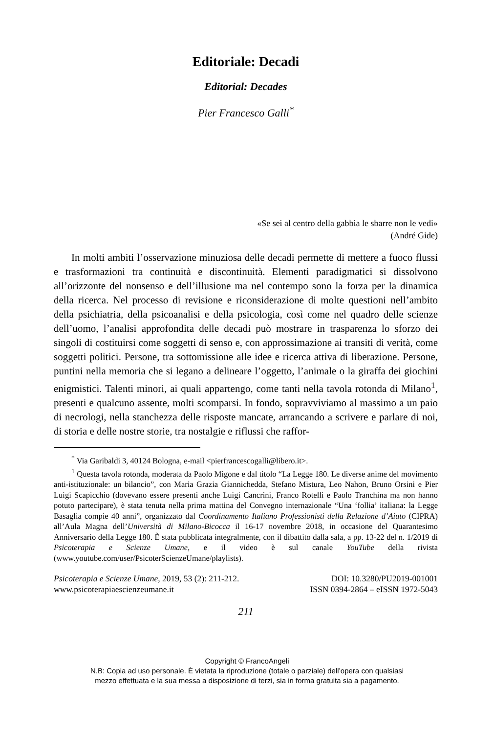Editoriale: Decadi
Editorial: Decades
Pier Francesco Galli<sup>*</sup>
«Se sei al centro della gabbia le sbarre non le vedi»
(André Gide)
In molti ambiti l’osservazione minuziosa delle decadi permette di mettere a fuoco flussi e trasformazioni tra continuità e discontinuità. Elementi paradigmatici si dissolvono all’orizzonte del nonsenso e dell’illusione ma nel contempo sono la forza per la dinamica della ricerca. Nel processo di revisione e riconsiderazione di molte questioni nell’ambito della psichiatria, della psicoanalisi e della psicologia, così come nel quadro delle scienze dell’uomo, l’analisi approfondita delle decadi può mostrare in trasparenza lo sforzo dei singoli di costituirsi come soggetti di senso e, con approssimazione ai transiti di verità, come soggetti politici. Persone, tra sottomissione alle idee e ricerca attiva di liberazione. Persone, puntini nella memoria che si legano a delineare l’oggetto, l’animale o la giraffa dei giochini enigmistici. Talenti minori, ai quali appartengo, come tanti nella tavola rotonda di Milano<sup>1</sup>, presenti e qualcuno assente, molti scomparsi. In fondo, sopravviviamo al massimo a un paio di necrologi, nella stanchezza delle risposte mancate, arrancando a scrivere e parlare di noi, di storia e delle nostre storie, tra nostalgie e riflussi che raffor-
<sup>*</sup> Via Garibaldi 3, 40124 Bologna, e-mail <pierfrancescogalli@libero.it>.
<sup>1</sup> Questa tavola rotonda, moderata da Paolo Migone e dal titolo “La Legge 180. Le diverse anime del movimento anti-istituzionale: un bilancio”, con Maria Grazia Giannichedda, Stefano Mistura, Leo Nahon, Bruno Orsini e Pier Luigi Scapicchio (dovevano essere presenti anche Luigi Cancrini, Franco Rotelli e Paolo Tranchina ma non hanno potuto partecipare), è stata tenuta nella prima mattina del Convegno internazionale “Una ‘follia’ italiana: la Legge Basaglia compie 40 anni”, organizzato dal Coordinamento Italiano Professionisti della Relazione d’Aiuto (CIPRA) all’Aula Magna dell’Università di Milano-Bicocca il 16-17 novembre 2018, in occasione del Quarantesimo Anniversario della Legge 180. È stata pubblicata integralmente, con il dibattito dalla sala, a pp. 13-22 del n. 1/2019 di Psicoterapia e Scienze Umane, e il video è sul canale YouTube della rivista (www.youtube.com/user/PsicoterScienzeUmane/playlists).
Psicoterapia e Scienze Umane, 2019, 53 (2): 211-212.
www.psicoterapiaescienzeumane.it
DOI: 10.3280/PU2019-001001
ISSN 0394-2864 – eISSN 1972-5043
211
Copyright © FrancoAngeli
N.B: Copia ad uso personale. È vietata la riproduzione (totale o parziale) dell’opera con qualsiasi
mezzo effettuata e la sua messa a disposizione di terzi, sia in forma gratuita sia a pagamento.